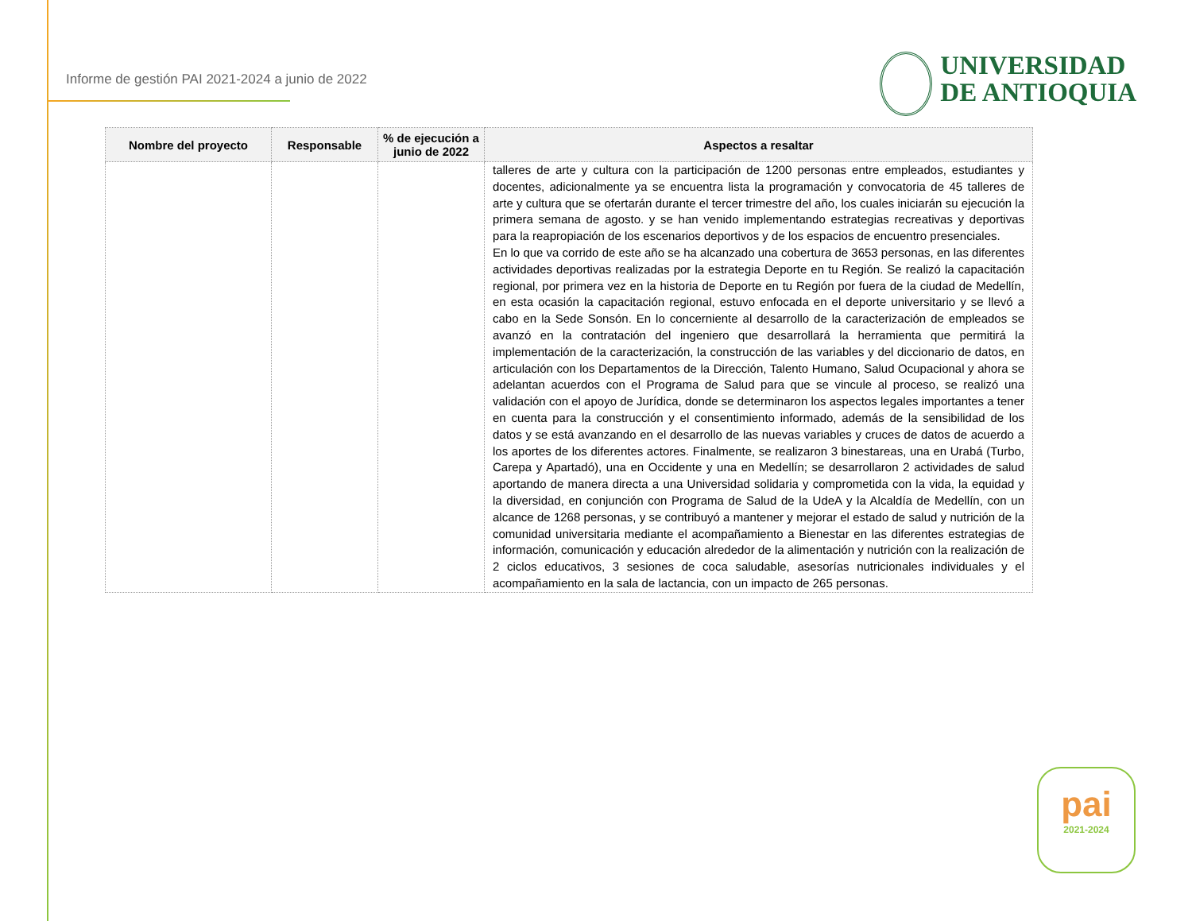Informe de gestión PAI 2021-2024 a junio de 2022
UNIVERSIDAD
DE ANTIOQUIA
| Nombre del proyecto | Responsable | % de ejecución a junio de 2022 | Aspectos a resaltar |
| --- | --- | --- | --- |
| | | | talleres de arte y cultura con la participación de 1200 personas entre empleados, estudiantes y docentes, adicionalmente ya se encuentra lista la programación y convocatoria de 45 talleres de arte y cultura que se ofertarán durante el tercer trimestre del año, los cuales iniciarán su ejecución la primera semana de agosto. y se han venido implementando estrategias recreativas y deportivas para la reapropiación de los escenarios deportivos y de los espacios de encuentro presenciales. En lo que va corrido de este año se ha alcanzado una cobertura de 3653 personas, en las diferentes actividades deportivas realizadas por la estrategia Deporte en tu Región. Se realizó la capacitación regional, por primera vez en la historia de Deporte en tu Región por fuera de la ciudad de Medellín, en esta ocasión la capacitación regional, estuvo enfocada en el deporte universitario y se llevó a cabo en la Sede Sonsón. En lo concerniente al desarrollo de la caracterización de empleados se avanzó en la contratación del ingeniero que desarrollará la herramienta que permitirá la implementación de la caracterización, la construcción de las variables y del diccionario de datos, en articulación con los Departamentos de la Dirección, Talento Humano, Salud Ocupacional y ahora se adelantan acuerdos con el Programa de Salud para que se vincule al proceso, se realizó una validación con el apoyo de Jurídica, donde se determinaron los aspectos legales importantes a tener en cuenta para la construcción y el consentimiento informado, además de la sensibilidad de los datos y se está avanzando en el desarrollo de las nuevas variables y cruces de datos de acuerdo a los aportes de los diferentes actores. Finalmente, se realizaron 3 binestareas, una en Urabá (Turbo, Carepa y Apartadó), una en Occidente y una en Medellín; se desarrollaron 2 actividades de salud aportando de manera directa a una Universidad solidaria y comprometida con la vida, la equidad y la diversidad, en conjunción con Programa de Salud de la UdeA y la Alcaldía de Medellín, con un alcance de 1268 personas, y se contribuyó a mantener y mejorar el estado de salud y nutrición de la comunidad universitaria mediante el acompañamiento a Bienestar en las diferentes estrategias de información, comunicación y educación alrededor de la alimentación y nutrición con la realización de 2 ciclos educativos, 3 sesiones de coca saludable, asesorías nutricionales individuales y el acompañamiento en la sala de lactancia, con un impacto de 265 personas. |
pai
2021-2024